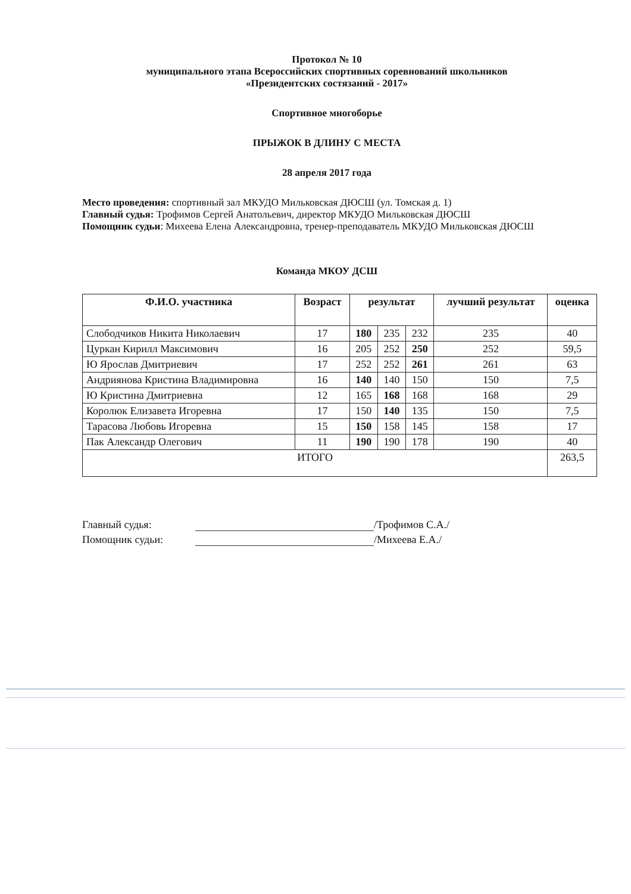Протокол № 10
муниципального этапа Всероссийских спортивных соревнований школьников
«Президентских состязаний - 2017»
Спортивное многоборье
ПРЫЖОК В ДЛИНУ С МЕСТА
28 апреля 2017 года
Место проведения: спортивный зал МКУДО Мильковская ДЮСШ (ул. Томская д. 1)
Главный судья: Трофимов Сергей Анатольевич, директор МКУДО Мильковская ДЮСШ
Помощник судьи: Михеева Елена Александровна, тренер-преподаватель МКУДО Мильковская ДЮСШ
Команда МКОУ ДСШ
| Ф.И.О. участника | Возраст | результат | | | лучший результат | оценка |
| --- | --- | --- | --- | --- | --- | --- |
| Слободчиков Никита Николаевич | 17 | 180 | 235 | 232 | 235 | 40 |
| Цуркан Кирилл Максимович | 16 | 205 | 252 | 250 | 252 | 59,5 |
| Ю Ярослав Дмитриевич | 17 | 252 | 252 | 261 | 261 | 63 |
| Андриянова Кристина Владимировна | 16 | 140 | 140 | 150 | 150 | 7,5 |
| Ю Кристина Дмитриевна | 12 | 165 | 168 | 168 | 168 | 29 |
| Королюк Елизавета Игоревна | 17 | 150 | 140 | 135 | 150 | 7,5 |
| Тарасова Любовь Игоревна | 15 | 150 | 158 | 145 | 158 | 17 |
| Пак Александр Олегович | 11 | 190 | 190 | 178 | 190 | 40 |
| ИТОГО | | | | | | 263,5 |
Главный судья: /Трофимов С.А./
Помощник судьи: /Михеева Е.А./